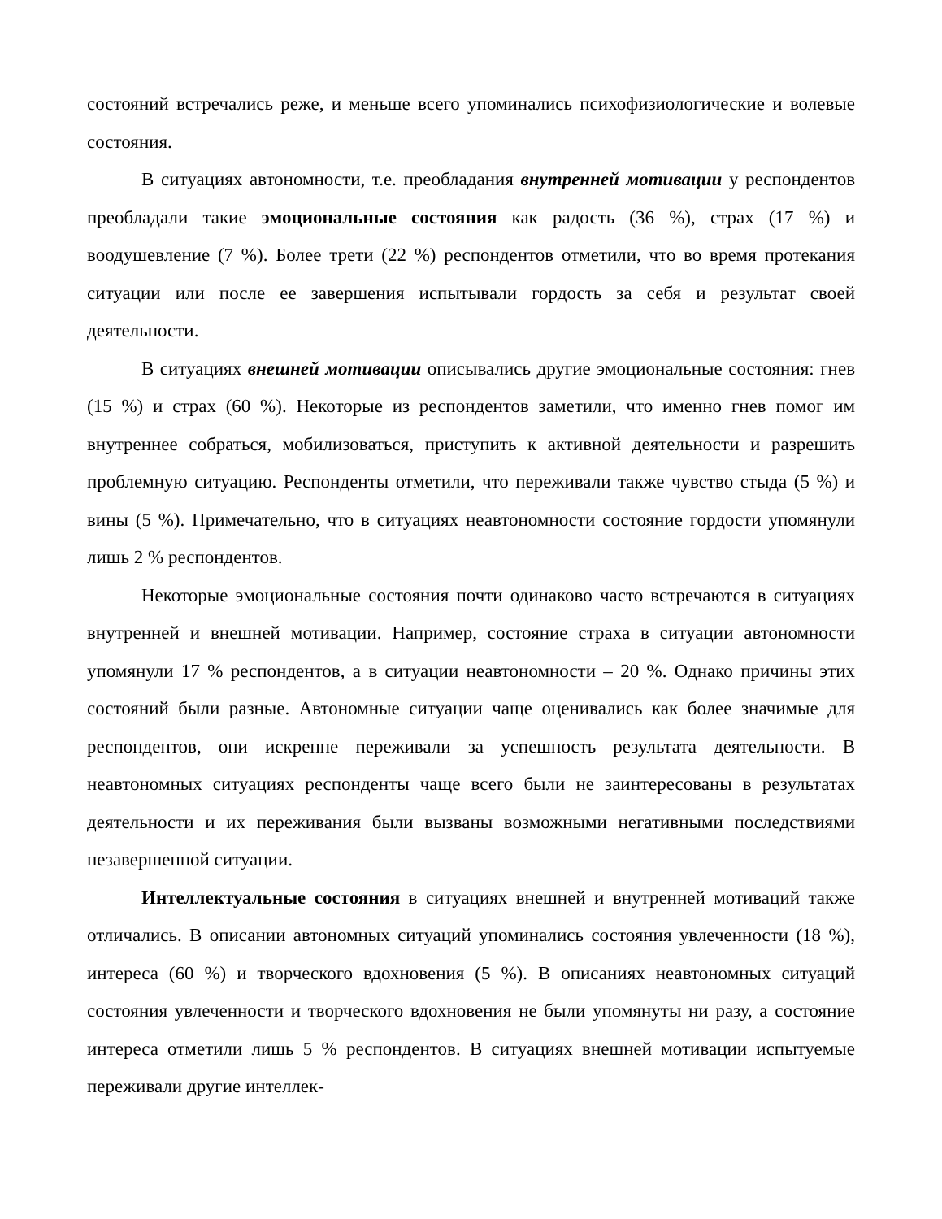состояний встречались реже, и меньше всего упоминались психофизиологические и волевые состояния.
В ситуациях автономности, т.е. преобладания внутренней мотивации у респондентов преобладали такие эмоциональные состояния как радость (36 %), страх (17 %) и воодушевление (7 %). Более трети (22 %) респондентов отметили, что во время протекания ситуации или после ее завершения испытывали гордость за себя и результат своей деятельности.
В ситуациях внешней мотивации описывались другие эмоциональные состояния: гнев (15 %) и страх (60 %). Некоторые из респондентов заметили, что именно гнев помог им внутреннее собраться, мобилизоваться, приступить к активной деятельности и разрешить проблемную ситуацию. Респонденты отметили, что переживали также чувство стыда (5 %) и вины (5 %). Примечательно, что в ситуациях неавтономности состояние гордости упомянули лишь 2 % респондентов.
Некоторые эмоциональные состояния почти одинаково часто встречаются в ситуациях внутренней и внешней мотивации. Например, состояние страха в ситуации автономности упомянули 17 % респондентов, а в ситуации неавтономности – 20 %. Однако причины этих состояний были разные. Автономные ситуации чаще оценивались как более значимые для респондентов, они искренне переживали за успешность результата деятельности. В неавтономных ситуациях респонденты чаще всего были не заинтересованы в результатах деятельности и их переживания были вызваны возможными негативными последствиями незавершенной ситуации.
Интеллектуальные состояния в ситуациях внешней и внутренней мотиваций также отличались. В описании автономных ситуаций упоминались состояния увлеченности (18 %), интереса (60 %) и творческого вдохновения (5 %). В описаниях неавтономных ситуаций состояния увлеченности и творческого вдохновения не были упомянуты ни разу, а состояние интереса отметили лишь 5 % респондентов. В ситуациях внешней мотивации испытуемые переживали другие интеллек-